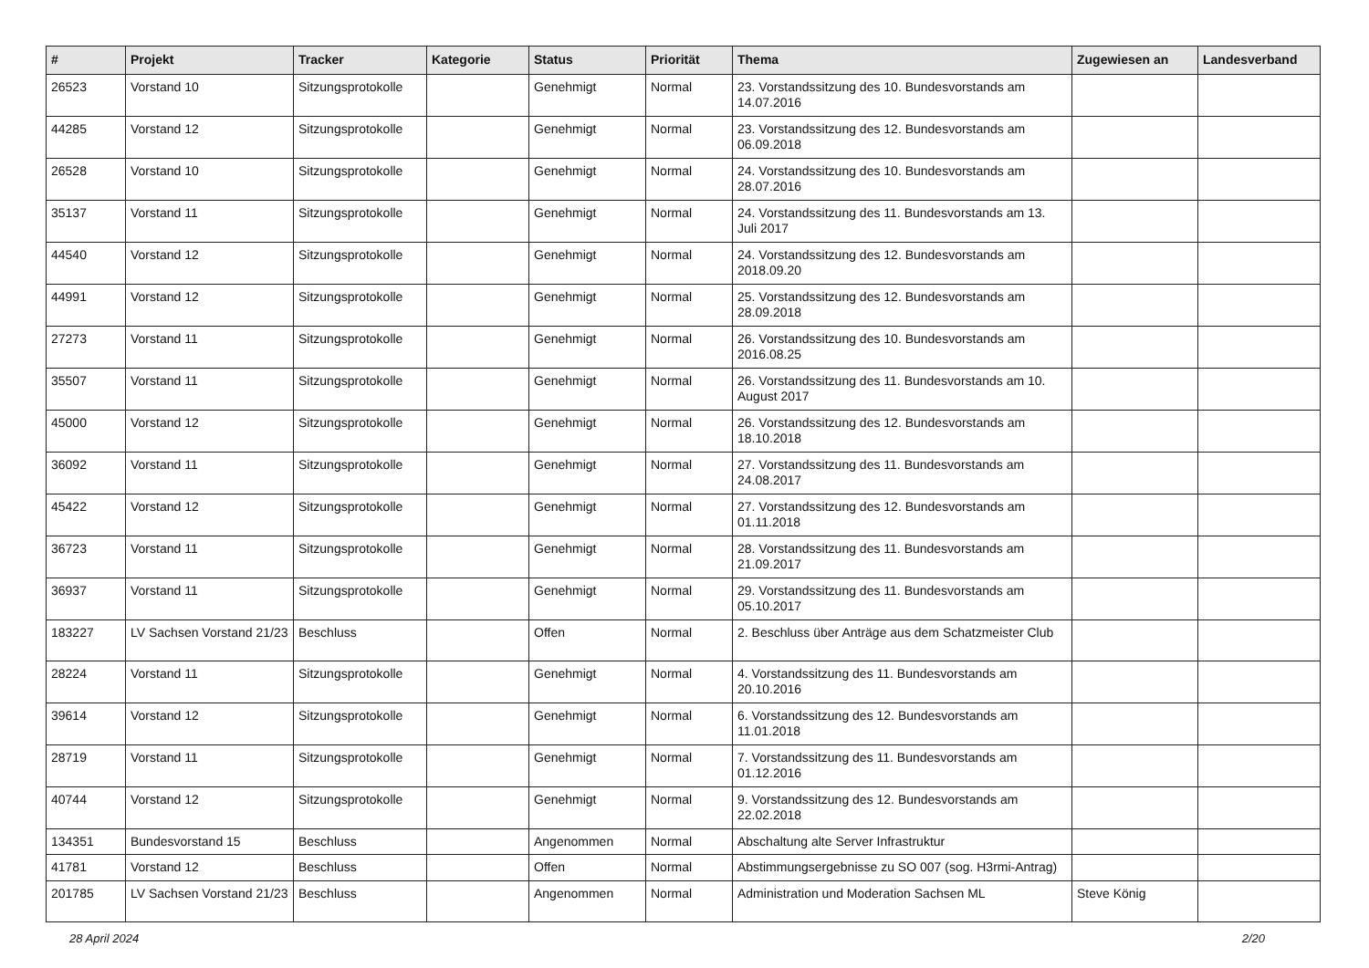| # | Projekt | Tracker | Kategorie | Status | Priorität | Thema | Zugewiesen an | Landesverband |
| --- | --- | --- | --- | --- | --- | --- | --- | --- |
| 26523 | Vorstand 10 | Sitzungsprotokolle | | Genehmigt | Normal | 23. Vorstandssitzung des 10. Bundesvorstands am 14.07.2016 | | |
| 44285 | Vorstand 12 | Sitzungsprotokolle | | Genehmigt | Normal | 23. Vorstandssitzung des 12. Bundesvorstands am 06.09.2018 | | |
| 26528 | Vorstand 10 | Sitzungsprotokolle | | Genehmigt | Normal | 24. Vorstandssitzung des 10. Bundesvorstands am 28.07.2016 | | |
| 35137 | Vorstand 11 | Sitzungsprotokolle | | Genehmigt | Normal | 24. Vorstandssitzung des 11. Bundesvorstands am 13. Juli 2017 | | |
| 44540 | Vorstand 12 | Sitzungsprotokolle | | Genehmigt | Normal | 24. Vorstandssitzung des 12. Bundesvorstands am 2018.09.20 | | |
| 44991 | Vorstand 12 | Sitzungsprotokolle | | Genehmigt | Normal | 25. Vorstandssitzung des 12. Bundesvorstands am 28.09.2018 | | |
| 27273 | Vorstand 11 | Sitzungsprotokolle | | Genehmigt | Normal | 26. Vorstandssitzung des 10. Bundesvorstands am 2016.08.25 | | |
| 35507 | Vorstand 11 | Sitzungsprotokolle | | Genehmigt | Normal | 26. Vorstandssitzung des 11. Bundesvorstands am 10. August 2017 | | |
| 45000 | Vorstand 12 | Sitzungsprotokolle | | Genehmigt | Normal | 26. Vorstandssitzung des 12. Bundesvorstands am 18.10.2018 | | |
| 36092 | Vorstand 11 | Sitzungsprotokolle | | Genehmigt | Normal | 27. Vorstandssitzung des 11. Bundesvorstands am 24.08.2017 | | |
| 45422 | Vorstand 12 | Sitzungsprotokolle | | Genehmigt | Normal | 27. Vorstandssitzung des 12. Bundesvorstands am 01.11.2018 | | |
| 36723 | Vorstand 11 | Sitzungsprotokolle | | Genehmigt | Normal | 28. Vorstandssitzung des 11. Bundesvorstands am 21.09.2017 | | |
| 36937 | Vorstand 11 | Sitzungsprotokolle | | Genehmigt | Normal | 29. Vorstandssitzung des 11. Bundesvorstands am 05.10.2017 | | |
| 183227 | LV Sachsen Vorstand 21/23 | Beschluss | | Offen | Normal | 2. Beschluss über Anträge aus dem Schatzmeister Club | | |
| 28224 | Vorstand 11 | Sitzungsprotokolle | | Genehmigt | Normal | 4. Vorstandssitzung des 11. Bundesvorstands am 20.10.2016 | | |
| 39614 | Vorstand 12 | Sitzungsprotokolle | | Genehmigt | Normal | 6. Vorstandssitzung des 12. Bundesvorstands am 11.01.2018 | | |
| 28719 | Vorstand 11 | Sitzungsprotokolle | | Genehmigt | Normal | 7. Vorstandssitzung des 11. Bundesvorstands am 01.12.2016 | | |
| 40744 | Vorstand 12 | Sitzungsprotokolle | | Genehmigt | Normal | 9. Vorstandssitzung des 12. Bundesvorstands am 22.02.2018 | | |
| 134351 | Bundesvorstand 15 | Beschluss | | Angenommen | Normal | Abschaltung alte Server Infrastruktur | | |
| 41781 | Vorstand 12 | Beschluss | | Offen | Normal | Abstimmungsergebnisse zu SO 007 (sog. H3rmi-Antrag) | | |
| 201785 | LV Sachsen Vorstand 21/23 | Beschluss | | Angenommen | Normal | Administration und Moderation Sachsen ML | Steve König | |
28 April 2024 2/20